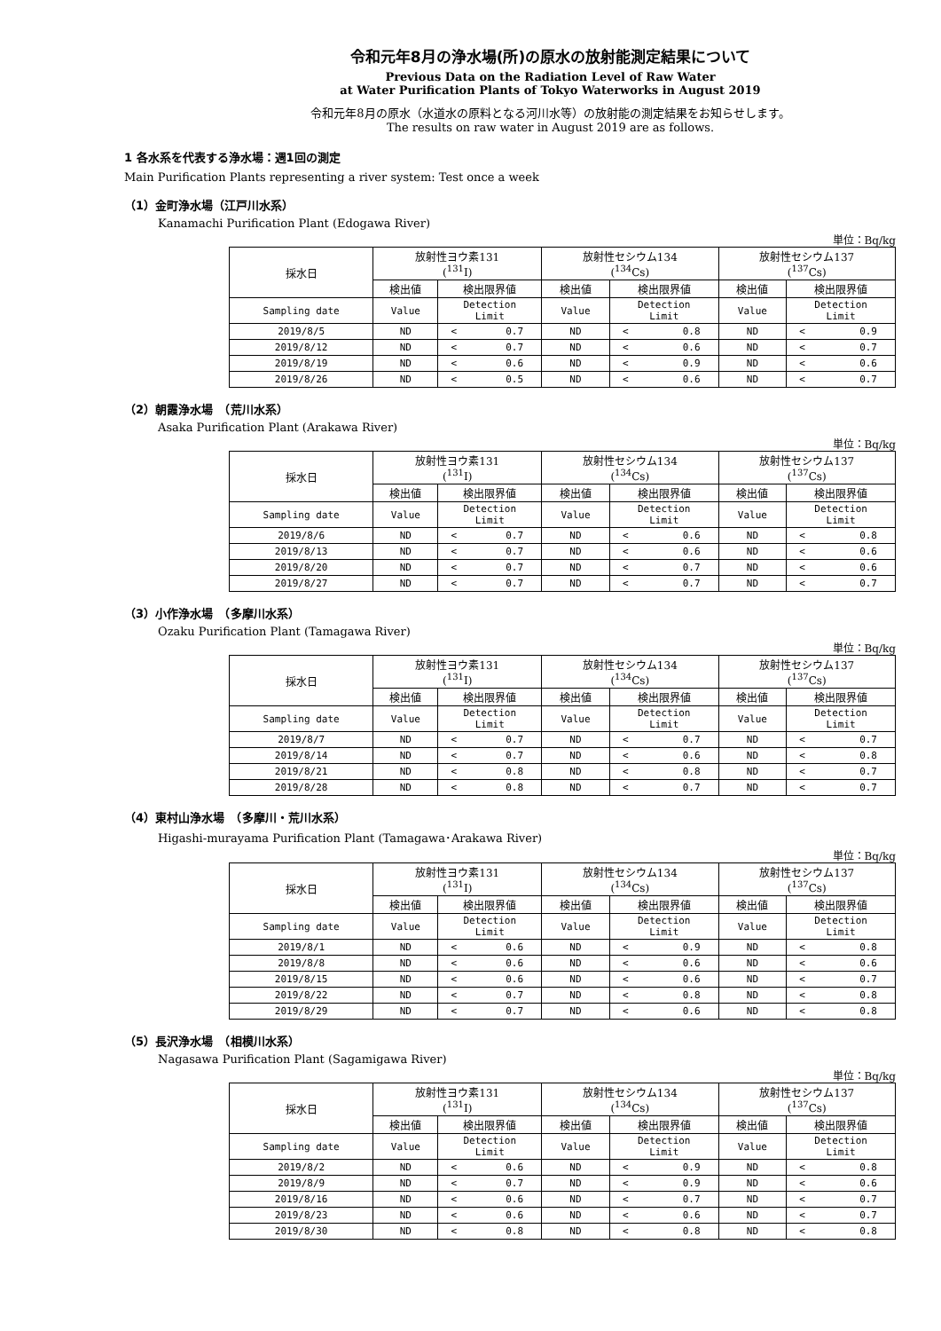令和元年8月の浄水場(所)の原水の放射能測定結果について
Previous Data on the Radiation Level of Raw Water
at Water Purification Plants of Tokyo Waterworks in August 2019
令和元年8月の原水（水道水の原料となる河川水等）の放射能の測定結果をお知らせします。
The results on raw water in August 2019 are as follows.
1 各水系を代表する浄水場：週1回の測定
Main Purification Plants representing a river system: Test once a week
（1）金町浄水場（江戸川水系）
Kanamachi Purification Plant (Edogawa River)
単位：Bq/kg
| 採水日 | 放射性ヨウ素131 (<sup>131</sup>I) | | | 放射性セシウム134 (<sup>134</sup>Cs) | | | 放射性セシウム137 (<sup>137</sup>Cs) | | |
| --- | --- | --- | --- | --- | --- | --- | --- | --- | --- |
| | 検出値 | 検出限界値 | | 検出値 | 検出限界値 | | 検出値 | 検出限界値 | |
| Sampling date | Value | Detection Limit | | Value | Detection Limit | | Value | Detection Limit | |
| 2019/8/5 | ND | < | 0.7 | ND | < | 0.8 | ND | < | 0.9 |
| 2019/8/12 | ND | < | 0.7 | ND | < | 0.6 | ND | < | 0.7 |
| 2019/8/19 | ND | < | 0.6 | ND | < | 0.9 | ND | < | 0.6 |
| 2019/8/26 | ND | < | 0.5 | ND | < | 0.6 | ND | < | 0.7 |
（2）朝霞浄水場　（荒川水系）
Asaka Purification Plant (Arakawa River)
単位：Bq/kg
| 採水日 | 放射性ヨウ素131 (<sup>131</sup>I) | | | 放射性セシウム134 (<sup>134</sup>Cs) | | | 放射性セシウム137 (<sup>137</sup>Cs) | | |
| --- | --- | --- | --- | --- | --- | --- | --- | --- | --- |
| | 検出値 | 検出限界値 | | 検出値 | 検出限界値 | | 検出値 | 検出限界値 | |
| Sampling date | Value | Detection Limit | | Value | Detection Limit | | Value | Detection Limit | |
| 2019/8/6 | ND | < | 0.7 | ND | < | 0.6 | ND | < | 0.8 |
| 2019/8/13 | ND | < | 0.7 | ND | < | 0.6 | ND | < | 0.6 |
| 2019/8/20 | ND | < | 0.7 | ND | < | 0.7 | ND | < | 0.6 |
| 2019/8/27 | ND | < | 0.7 | ND | < | 0.7 | ND | < | 0.7 |
（3）小作浄水場　（多摩川水系）
Ozaku Purification Plant (Tamagawa River)
単位：Bq/kg
| 採水日 | 放射性ヨウ素131 (<sup>131</sup>I) | | | 放射性セシウム134 (<sup>134</sup>Cs) | | | 放射性セシウム137 (<sup>137</sup>Cs) | | |
| --- | --- | --- | --- | --- | --- | --- | --- | --- | --- |
| | 検出値 | 検出限界値 | | 検出値 | 検出限界値 | | 検出値 | 検出限界値 | |
| Sampling date | Value | Detection Limit | | Value | Detection Limit | | Value | Detection Limit | |
| 2019/8/7 | ND | < | 0.7 | ND | < | 0.7 | ND | < | 0.7 |
| 2019/8/14 | ND | < | 0.7 | ND | < | 0.6 | ND | < | 0.8 |
| 2019/8/21 | ND | < | 0.8 | ND | < | 0.8 | ND | < | 0.7 |
| 2019/8/28 | ND | < | 0.8 | ND | < | 0.7 | ND | < | 0.7 |
（4）東村山浄水場　（多摩川・荒川水系）
Higashi-murayama Purification Plant (Tamagawa･Arakawa River)
単位：Bq/kg
| 採水日 | 放射性ヨウ素131 (<sup>131</sup>I) | | | 放射性セシウム134 (<sup>134</sup>Cs) | | | 放射性セシウム137 (<sup>137</sup>Cs) | | |
| --- | --- | --- | --- | --- | --- | --- | --- | --- | --- |
| | 検出値 | 検出限界値 | | 検出値 | 検出限界値 | | 検出値 | 検出限界値 | |
| Sampling date | Value | Detection Limit | | Value | Detection Limit | | Value | Detection Limit | |
| 2019/8/1 | ND | < | 0.6 | ND | < | 0.9 | ND | < | 0.8 |
| 2019/8/8 | ND | < | 0.6 | ND | < | 0.6 | ND | < | 0.6 |
| 2019/8/15 | ND | < | 0.6 | ND | < | 0.6 | ND | < | 0.7 |
| 2019/8/22 | ND | < | 0.7 | ND | < | 0.8 | ND | < | 0.8 |
| 2019/8/29 | ND | < | 0.7 | ND | < | 0.6 | ND | < | 0.8 |
（5）長沢浄水場　（相模川水系）
Nagasawa Purification Plant (Sagamigawa River)
単位：Bq/kg
| 採水日 | 放射性ヨウ素131 (<sup>131</sup>I) | | | 放射性セシウム134 (<sup>134</sup>Cs) | | | 放射性セシウム137 (<sup>137</sup>Cs) | | |
| --- | --- | --- | --- | --- | --- | --- | --- | --- | --- |
| | 検出値 | 検出限界値 | | 検出値 | 検出限界値 | | 検出値 | 検出限界値 | |
| Sampling date | Value | Detection Limit | | Value | Detection Limit | | Value | Detection Limit | |
| 2019/8/2 | ND | < | 0.6 | ND | < | 0.9 | ND | < | 0.8 |
| 2019/8/9 | ND | < | 0.7 | ND | < | 0.9 | ND | < | 0.6 |
| 2019/8/16 | ND | < | 0.6 | ND | < | 0.7 | ND | < | 0.7 |
| 2019/8/23 | ND | < | 0.6 | ND | < | 0.6 | ND | < | 0.7 |
| 2019/8/30 | ND | < | 0.8 | ND | < | 0.8 | ND | < | 0.8 |